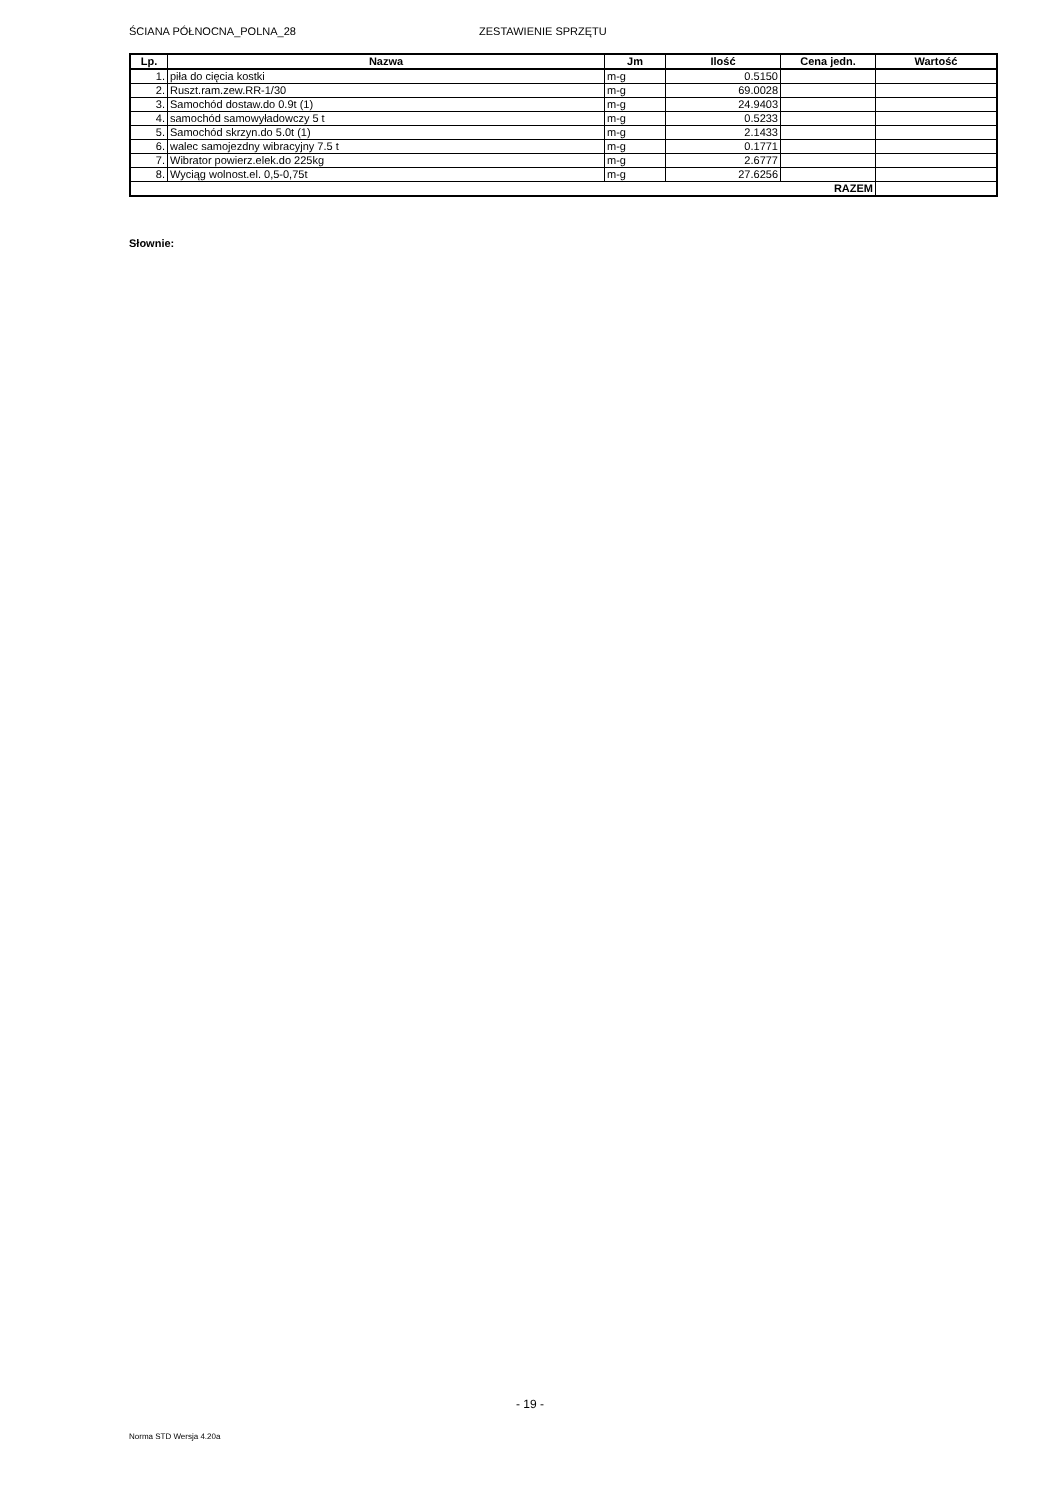ŚCIANA PÓŁNOCNA_POLNA_28 ZESTAWIENIE SPRZĘTU
| Lp. | Nazwa | Jm | Ilość | Cena jedn. | Wartość |
| --- | --- | --- | --- | --- | --- |
| 1. | piła do cięcia kostki | m-g | 0.5150 | | |
| 2. | Ruszt.ram.zew.RR-1/30 | m-g | 69.0028 | | |
| 3. | Samochód dostaw.do 0.9t (1) | m-g | 24.9403 | | |
| 4. | samochód samowyładowczy 5 t | m-g | 0.5233 | | |
| 5. | Samochód skrzyn.do 5.0t (1) | m-g | 2.1433 | | |
| 6. | walec samojezdny wibracyjny 7.5 t | m-g | 0.1771 | | |
| 7. | Wibrator powierz.elek.do 225kg | m-g | 2.6777 | | |
| 8. | Wyciąg wolnost.el. 0,5-0,75t | m-g | 27.6256 | | |
| RAZEM | | | | | |
Słownie:
- 19 -
Norma STD Wersja 4.20a